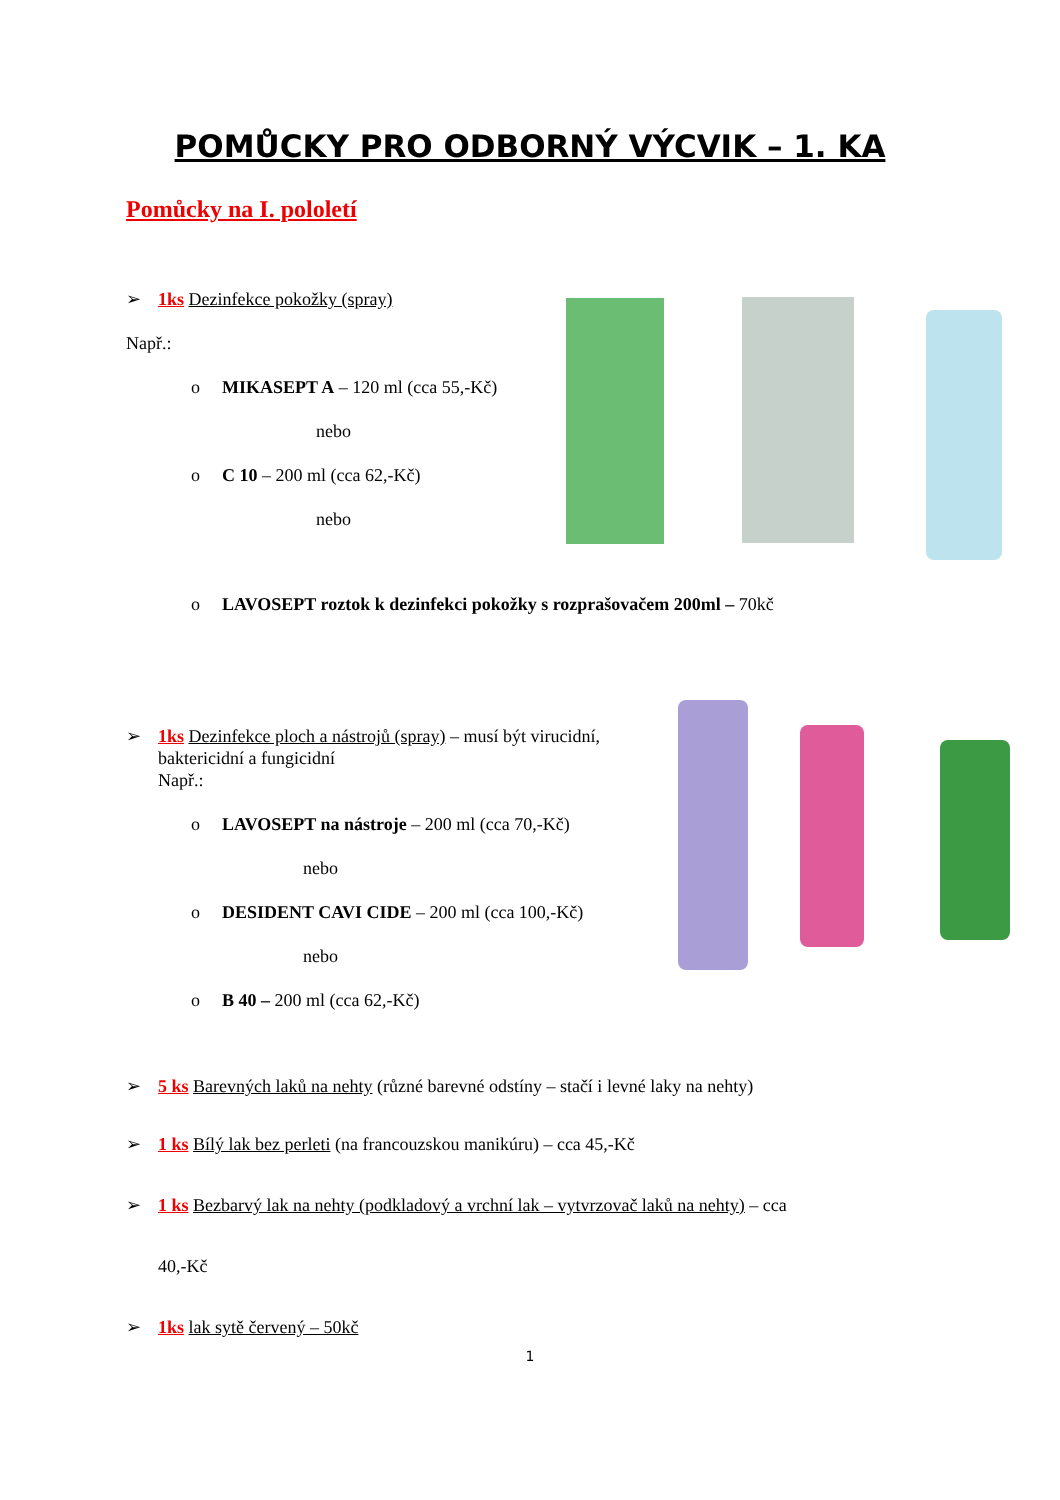POMŮCKY PRO ODBORNÝ VÝCVIK – 1. KA
Pomůcky na I. pololetí
➢ 1ks Dezinfekce pokožky (spray)
Např.:
o MIKASEPT A – 120 ml (cca 55,-Kč)
nebo
o C 10 – 200 ml (cca 62,-Kč)
nebo
o LAVOSEPT roztok k dezinfekci pokožky s rozprašovačem 200ml – 70kč
➢ 1ks Dezinfekce ploch a nástrojů (spray) – musí být virucidní,
baktericidní a fungicidní
Např.:
o LAVOSEPT na nástroje – 200 ml (cca 70,-Kč)
nebo
o DESIDENT CAVI CIDE – 200 ml (cca 100,-Kč)
nebo
o B 40 – 200 ml (cca 62,-Kč)
➢ 5 ks Barevných laků na nehty (různé barevné odstíny – stačí i levné laky na nehty)
➢ 1 ks Bílý lak bez perleti (na francouzskou manikúru) – cca 45,-Kč
➢ 1 ks Bezbarvý lak na nehty (podkladový a vrchní lak – vytvrzovač laků na nehty) – cca
40,-Kč
➢ 1ks lak sytě červený – 50kč
1